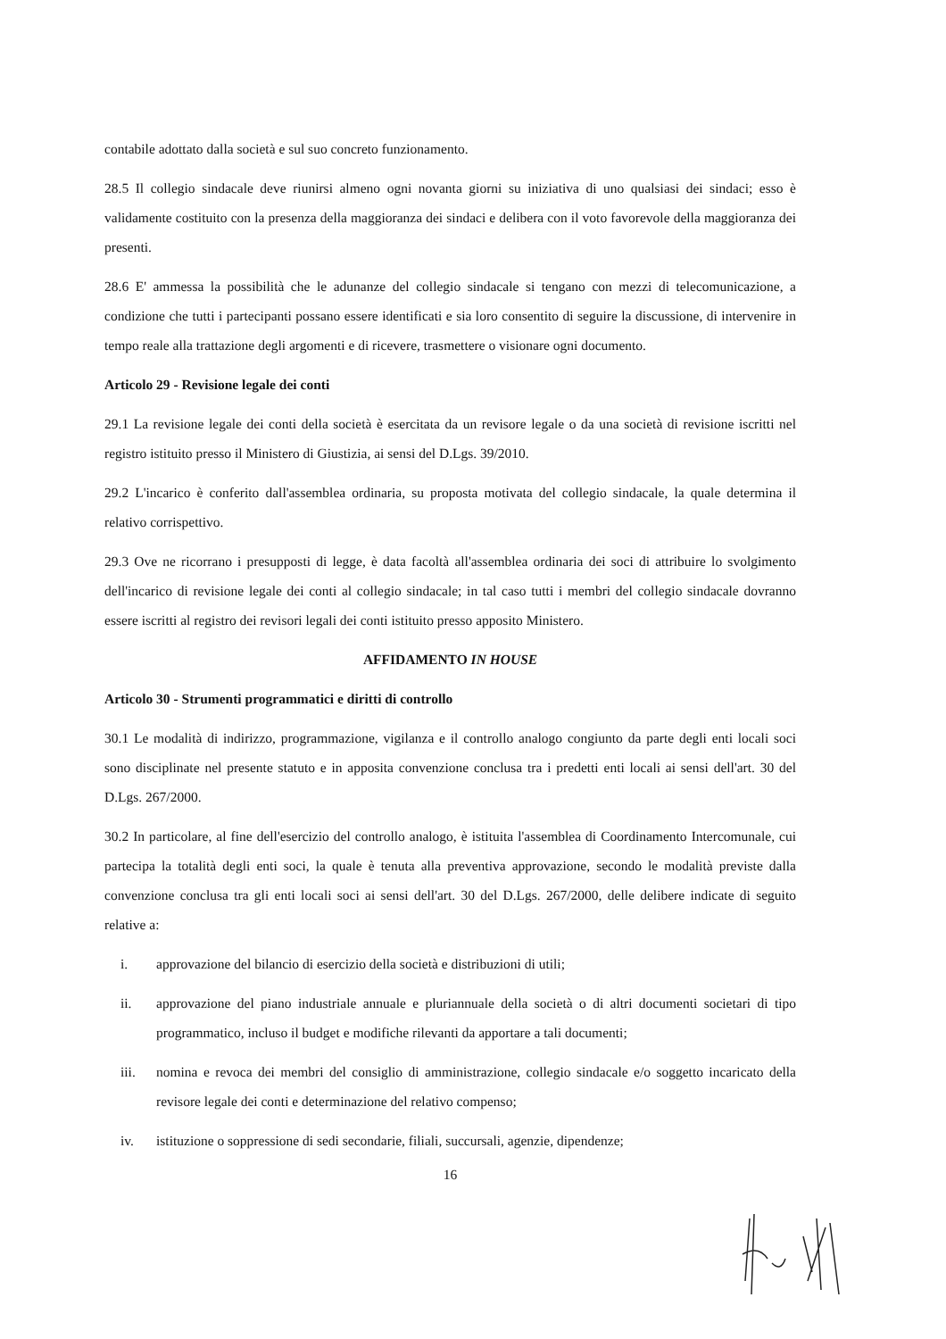contabile adottato dalla società e sul suo concreto funzionamento.
28.5 Il collegio sindacale deve riunirsi almeno ogni novanta giorni su iniziativa di uno qualsiasi dei sindaci; esso è validamente costituito con la presenza della maggioranza dei sindaci e delibera con il voto favorevole della maggioranza dei presenti.
28.6 E' ammessa la possibilità che le adunanze del collegio sindacale si tengano con mezzi di telecomunicazione, a condizione che tutti i partecipanti possano essere identificati e sia loro consentito di seguire la discussione, di intervenire in tempo reale alla trattazione degli argomenti e di ricevere, trasmettere o visionare ogni documento.
Articolo 29 - Revisione legale dei conti
29.1 La revisione legale dei conti della società è esercitata da un revisore legale o da una società di revisione iscritti nel registro istituito presso il Ministero di Giustizia, ai sensi del D.Lgs. 39/2010.
29.2 L'incarico è conferito dall'assemblea ordinaria, su proposta motivata del collegio sindacale, la quale determina il relativo corrispettivo.
29.3 Ove ne ricorrano i presupposti di legge, è data facoltà all'assemblea ordinaria dei soci di attribuire lo svolgimento dell'incarico di revisione legale dei conti al collegio sindacale; in tal caso tutti i membri del collegio sindacale dovranno essere iscritti al registro dei revisori legali dei conti istituito presso apposito Ministero.
AFFIDAMENTO IN HOUSE
Articolo 30 - Strumenti programmatici e diritti di controllo
30.1 Le modalità di indirizzo, programmazione, vigilanza e il controllo analogo congiunto da parte degli enti locali soci sono disciplinate nel presente statuto e in apposita convenzione conclusa tra i predetti enti locali ai sensi dell'art. 30 del D.Lgs. 267/2000.
30.2 In particolare, al fine dell'esercizio del controllo analogo, è istituita l'assemblea di Coordinamento Intercomunale, cui partecipa la totalità degli enti soci, la quale è tenuta alla preventiva approvazione, secondo le modalità previste dalla convenzione conclusa tra gli enti locali soci ai sensi dell'art. 30 del D.Lgs. 267/2000, delle delibere indicate di seguito relative a:
i. approvazione del bilancio di esercizio della società e distribuzioni di utili;
ii. approvazione del piano industriale annuale e pluriannuale della società o di altri documenti societari di tipo programmatico, incluso il budget e modifiche rilevanti da apportare a tali documenti;
iii. nomina e revoca dei membri del consiglio di amministrazione, collegio sindacale e/o soggetto incaricato della revisore legale dei conti e determinazione del relativo compenso;
iv. istituzione o soppressione di sedi secondarie, filiali, succursali, agenzie, dipendenze;
16